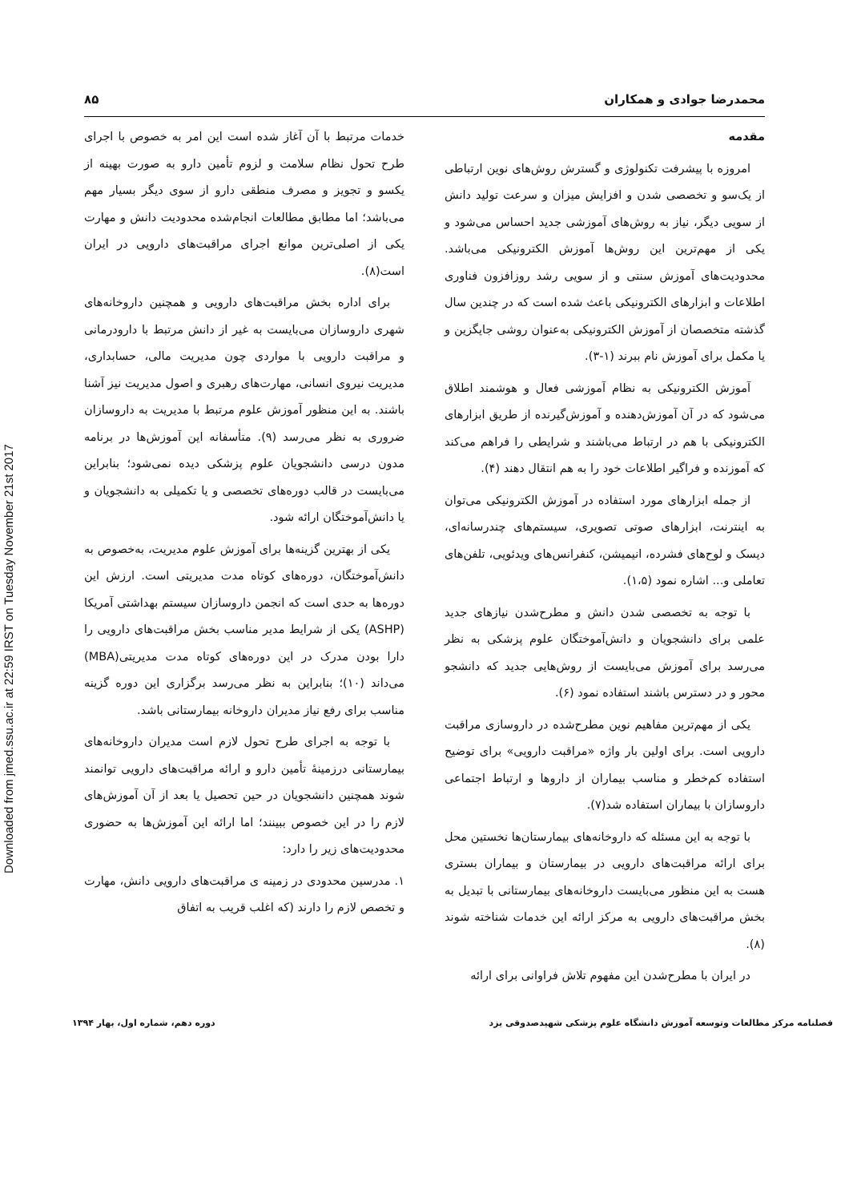Downloaded from jmed.ssu.ac.ir at 22:59 IRST on Tuesday November 21st 2017
محمدرضا جوادی و همکاران ۸۵
مقدمه
امروزه با پیشرفت تکنولوژی و گسترش روش‌های نوین ارتباطی از یک‌سو و تخصصی شدن و افزایش میزان و سرعت تولید دانش از سویی دیگر، نیاز به روش‌های آموزشی جدید احساس می‌شود و یکی از مهم‌ترین این روش‌ها آموزش الکترونیکی می‌باشد. محدودیت‌های آموزش سنتی و از سویی رشد روزافزون فناوری اطلاعات و ابزارهای الکترونیکی باعث شده است که در چندین سال گذشته متخصصان از آموزش الکترونیکی به‌عنوان روشی جایگزین و یا مکمل برای آموزش نام ببرند (۱-۳).
آموزش الکترونیکی به نظام آموزشی فعال و هوشمند اطلاق می‌شود که در آن آموزش‌دهنده و آموزش‌گیرنده از طریق ابزارهای الکترونیکی با هم در ارتباط می‌باشند و شرایطی را فراهم می‌کند که آموزنده و فراگیر اطلاعات خود را به هم انتقال دهند (۴).
از جمله ابزارهای مورد استفاده در آموزش الکترونیکی می‌توان به اینترنت، ابزارهای صوتی تصویری، سیستم‌های چندرسانه‌ای، دیسک و لوح‌های فشرده، انیمیشن، کنفرانس‌های ویدئویی، تلفن‌های تعاملی و... اشاره نمود (۱،۵).
با توجه به تخصصی شدن دانش و مطرح‌شدن نیازهای جدید علمی برای دانشجویان و دانش‌آموختگان علوم پزشکی به نظر می‌رسد برای آموزش می‌بایست از روش‌هایی جدید که دانشجو محور و در دسترس باشند استفاده نمود (۶).
یکی از مهم‌ترین مفاهیم نوین مطرح‌شده در داروسازی مراقبت دارویی است. برای اولین بار واژه «مراقبت دارویی» برای توضیح استفاده کم‌خطر و مناسب بیماران از داروها و ارتباط اجتماعی داروسازان با بیماران استفاده شد(۷).
با توجه به این مسئله که داروخانه‌های بیمارستان‌ها نخستین محل برای ارائه مراقبت‌های دارویی در بیمارستان و بیماران بستری هست به این منظور می‌بایست داروخانه‌های بیمارستانی با تبدیل به بخش مراقبت‌های دارویی به مرکز ارائه این خدمات شناخته شوند (۸).
در ایران با مطرح‌شدن این مفهوم تلاش فراوانی برای ارائه
خدمات مرتبط با آن آغاز شده است این امر به خصوص با اجرای طرح تحول نظام سلامت و لزوم تأمین دارو به صورت بهینه از یکسو و تجویز و مصرف منطقی دارو از سوی دیگر بسیار مهم می‌باشد؛ اما مطابق مطالعات انجام‌شده محدودیت دانش و مهارت یکی از اصلی‌ترین موانع اجرای مراقبت‌های دارویی در ایران است(۸).
برای اداره بخش مراقبت‌های دارویی و همچنین داروخانه‌های شهری داروسازان می‌بایست به غیر از دانش مرتبط با دارودرمانی و مراقبت دارویی با مواردی چون مدیریت مالی، حسابداری، مدیریت نیروی انسانی، مهارت‌های رهبری و اصول مدیریت نیز آشنا باشند. به این منظور آموزش علوم مرتبط با مدیریت به داروسازان ضروری به نظر می‌رسد (۹). متأسفانه این آموزش‌ها در برنامه مدون درسی دانشجویان علوم پزشکی دیده نمی‌شود؛ بنابراین می‌بایست در قالب دوره‌های تخصصی و یا تکمیلی به دانشجویان و یا دانش‌آموختگان ارائه شود.
یکی از بهترین گزینه‌ها برای آموزش علوم مدیریت، به‌خصوص به دانش‌آموختگان، دوره‌های کوتاه مدت مدیریتی است. ارزش این دوره‌ها به حدی است که انجمن داروسازان سیستم بهداشتی آمریکا (ASHP) یکی از شرایط مدیر مناسب بخش مراقبت‌های دارویی را دارا بودن مدرک در این دوره‌های کوتاه مدت مدیریتی(MBA) می‌داند (۱۰)؛ بنابراین به نظر می‌رسد برگزاری این دوره گزینه مناسب برای رفع نیاز مدیران داروخانه بیمارستانی باشد.
با توجه به اجرای طرح تحول لازم است مدیران داروخانه‌های بیمارستانی درزمینهٔ تأمین دارو و ارائه مراقبت‌های دارویی توانمند شوند همچنین دانشجویان در حین تحصیل یا بعد از آن آموزش‌های لازم را در این خصوص ببینند؛ اما ارائه این آموزش‌ها به حضوری محدودیت‌های زیر را دارد:
۱. مدرسین محدودی در زمینه ی مراقبت‌های دارویی دانش، مهارت و تخصص لازم را دارند (که اغلب قریب به اتفاق
فصلنامه مرکز مطالعات وتوسعه آموزش دانشگاه علوم پزشکی شهیدصدوقی یزد دوره دهم، شماره اول، بهار ۱۳۹۴